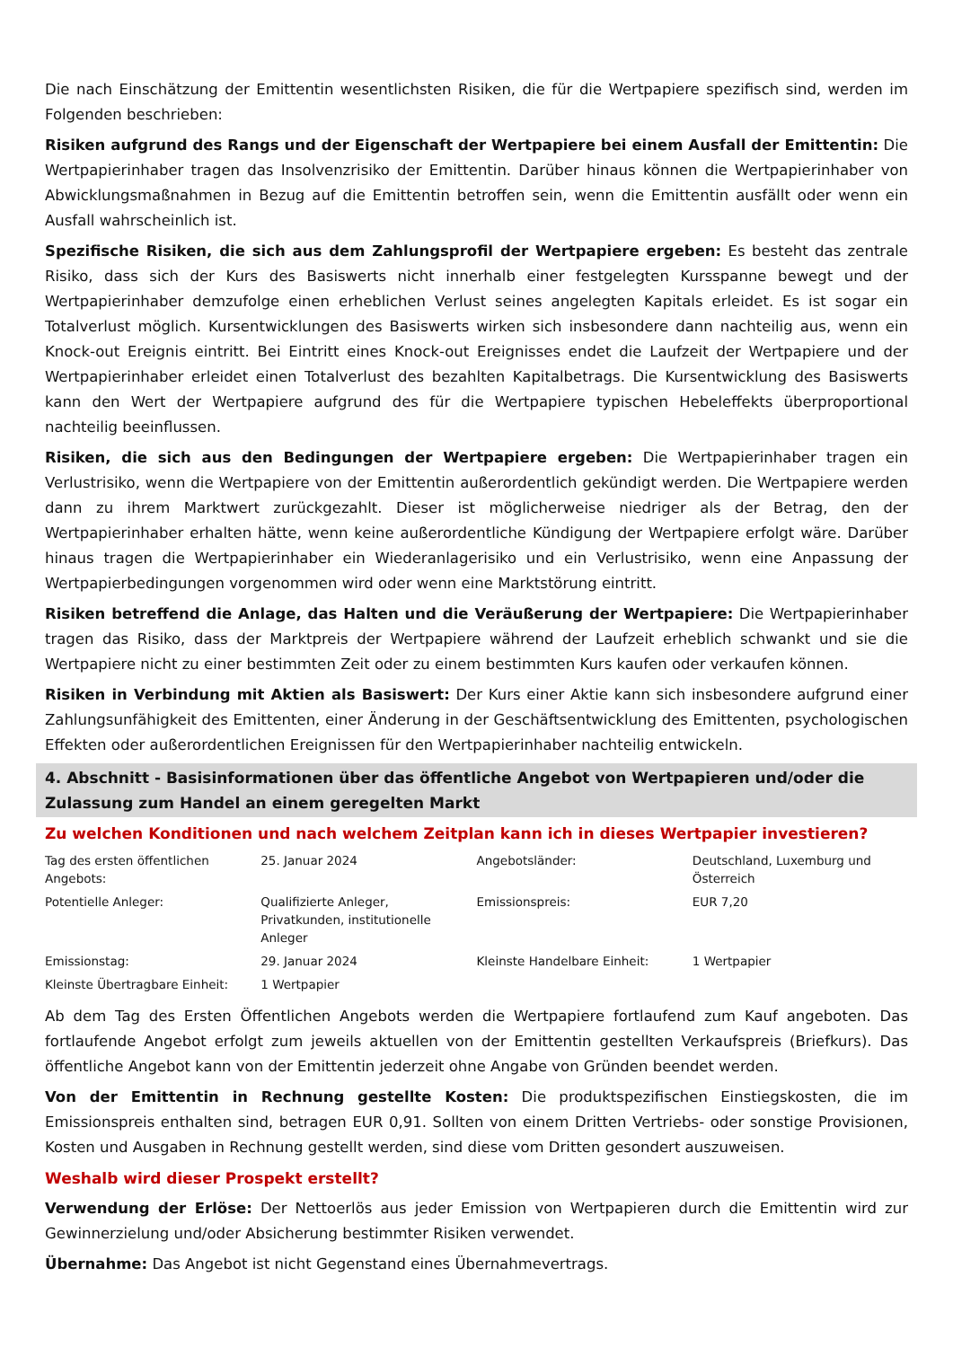Die nach Einschätzung der Emittentin wesentlichsten Risiken, die für die Wertpapiere spezifisch sind, werden im Folgenden beschrieben:
Risiken aufgrund des Rangs und der Eigenschaft der Wertpapiere bei einem Ausfall der Emittentin: Die Wertpapierinhaber tragen das Insolvenzrisiko der Emittentin. Darüber hinaus können die Wertpapierinhaber von Abwicklungsmaßnahmen in Bezug auf die Emittentin betroffen sein, wenn die Emittentin ausfällt oder wenn ein Ausfall wahrscheinlich ist.
Spezifische Risiken, die sich aus dem Zahlungsprofil der Wertpapiere ergeben: Es besteht das zentrale Risiko, dass sich der Kurs des Basiswerts nicht innerhalb einer festgelegten Kursspanne bewegt und der Wertpapierinhaber demzufolge einen erheblichen Verlust seines angelegten Kapitals erleidet. Es ist sogar ein Totalverlust möglich. Kursentwicklungen des Basiswerts wirken sich insbesondere dann nachteilig aus, wenn ein Knock-out Ereignis eintritt. Bei Eintritt eines Knock-out Ereignisses endet die Laufzeit der Wertpapiere und der Wertpapierinhaber erleidet einen Totalverlust des bezahlten Kapitalbetrags. Die Kursentwicklung des Basiswerts kann den Wert der Wertpapiere aufgrund des für die Wertpapiere typischen Hebeleffekts überproportional nachteilig beeinflussen.
Risiken, die sich aus den Bedingungen der Wertpapiere ergeben: Die Wertpapierinhaber tragen ein Verlustrisiko, wenn die Wertpapiere von der Emittentin außerordentlich gekündigt werden. Die Wertpapiere werden dann zu ihrem Marktwert zurückgezahlt. Dieser ist möglicherweise niedriger als der Betrag, den der Wertpapierinhaber erhalten hätte, wenn keine außerordentliche Kündigung der Wertpapiere erfolgt wäre. Darüber hinaus tragen die Wertpapierinhaber ein Wiederanlagerisiko und ein Verlustrisiko, wenn eine Anpassung der Wertpapierbedingungen vorgenommen wird oder wenn eine Marktstörung eintritt.
Risiken betreffend die Anlage, das Halten und die Veräußerung der Wertpapiere: Die Wertpapierinhaber tragen das Risiko, dass der Marktpreis der Wertpapiere während der Laufzeit erheblich schwankt und sie die Wertpapiere nicht zu einer bestimmten Zeit oder zu einem bestimmten Kurs kaufen oder verkaufen können.
Risiken in Verbindung mit Aktien als Basiswert: Der Kurs einer Aktie kann sich insbesondere aufgrund einer Zahlungsunfähigkeit des Emittenten, einer Änderung in der Geschäftsentwicklung des Emittenten, psychologischen Effekten oder außerordentlichen Ereignissen für den Wertpapierinhaber nachteilig entwickeln.
4. Abschnitt - Basisinformationen über das öffentliche Angebot von Wertpapieren und/oder die Zulassung zum Handel an einem geregelten Markt
Zu welchen Konditionen und nach welchem Zeitplan kann ich in dieses Wertpapier investieren?
| Tag des ersten öffentlichen Angebots: | 25. Januar 2024 | Angebotsländer: | Deutschland, Luxemburg und Österreich |
| Potentielle Anleger: | Qualifizierte Anleger, Privatkunden, institutionelle Anleger | Emissionspreis: | EUR 7,20 |
| Emissionstag: | 29. Januar 2024 | Kleinste Handelbare Einheit: | 1 Wertpapier |
| Kleinste Übertragbare Einheit: | 1 Wertpapier | | |
Ab dem Tag des Ersten Öffentlichen Angebots werden die Wertpapiere fortlaufend zum Kauf angeboten. Das fortlaufende Angebot erfolgt zum jeweils aktuellen von der Emittentin gestellten Verkaufspreis (Briefkurs). Das öffentliche Angebot kann von der Emittentin jederzeit ohne Angabe von Gründen beendet werden.
Von der Emittentin in Rechnung gestellte Kosten: Die produktspezifischen Einstiegskosten, die im Emissionspreis enthalten sind, betragen EUR 0,91. Sollten von einem Dritten Vertriebs- oder sonstige Provisionen, Kosten und Ausgaben in Rechnung gestellt werden, sind diese vom Dritten gesondert auszuweisen.
Weshalb wird dieser Prospekt erstellt?
Verwendung der Erlöse: Der Nettoerlös aus jeder Emission von Wertpapieren durch die Emittentin wird zur Gewinnerzielung und/oder Absicherung bestimmter Risiken verwendet.
Übernahme: Das Angebot ist nicht Gegenstand eines Übernahmevertrags.